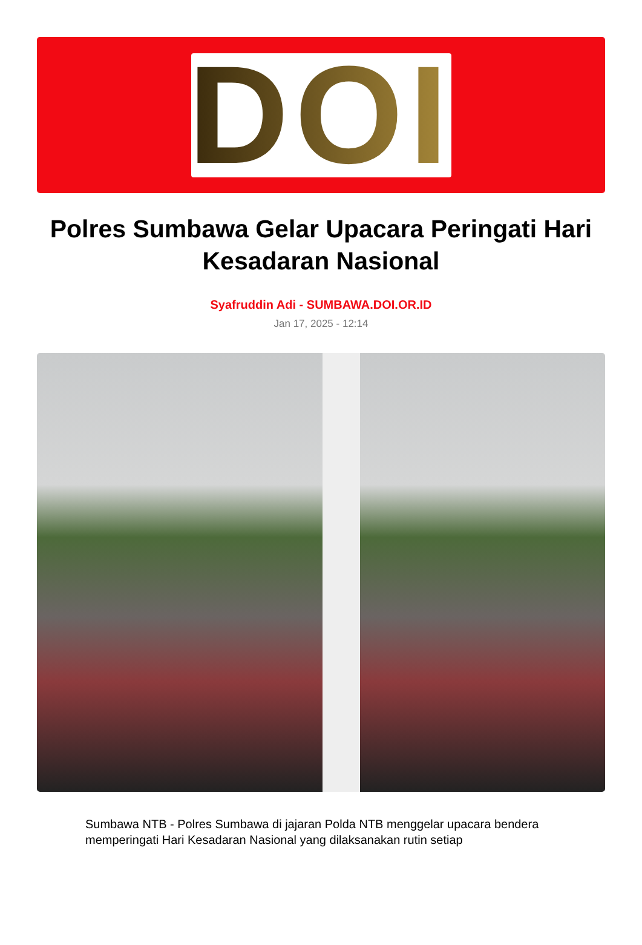DOI
Polres Sumbawa Gelar Upacara Peringati Hari Kesadaran Nasional
Syafruddin Adi - SUMBAWA.DOI.OR.ID
Jan 17, 2025 - 12:14
Sumbawa NTB - Polres Sumbawa di jajaran Polda NTB menggelar upacara bendera memperingati Hari Kesadaran Nasional yang dilaksanakan rutin setiap